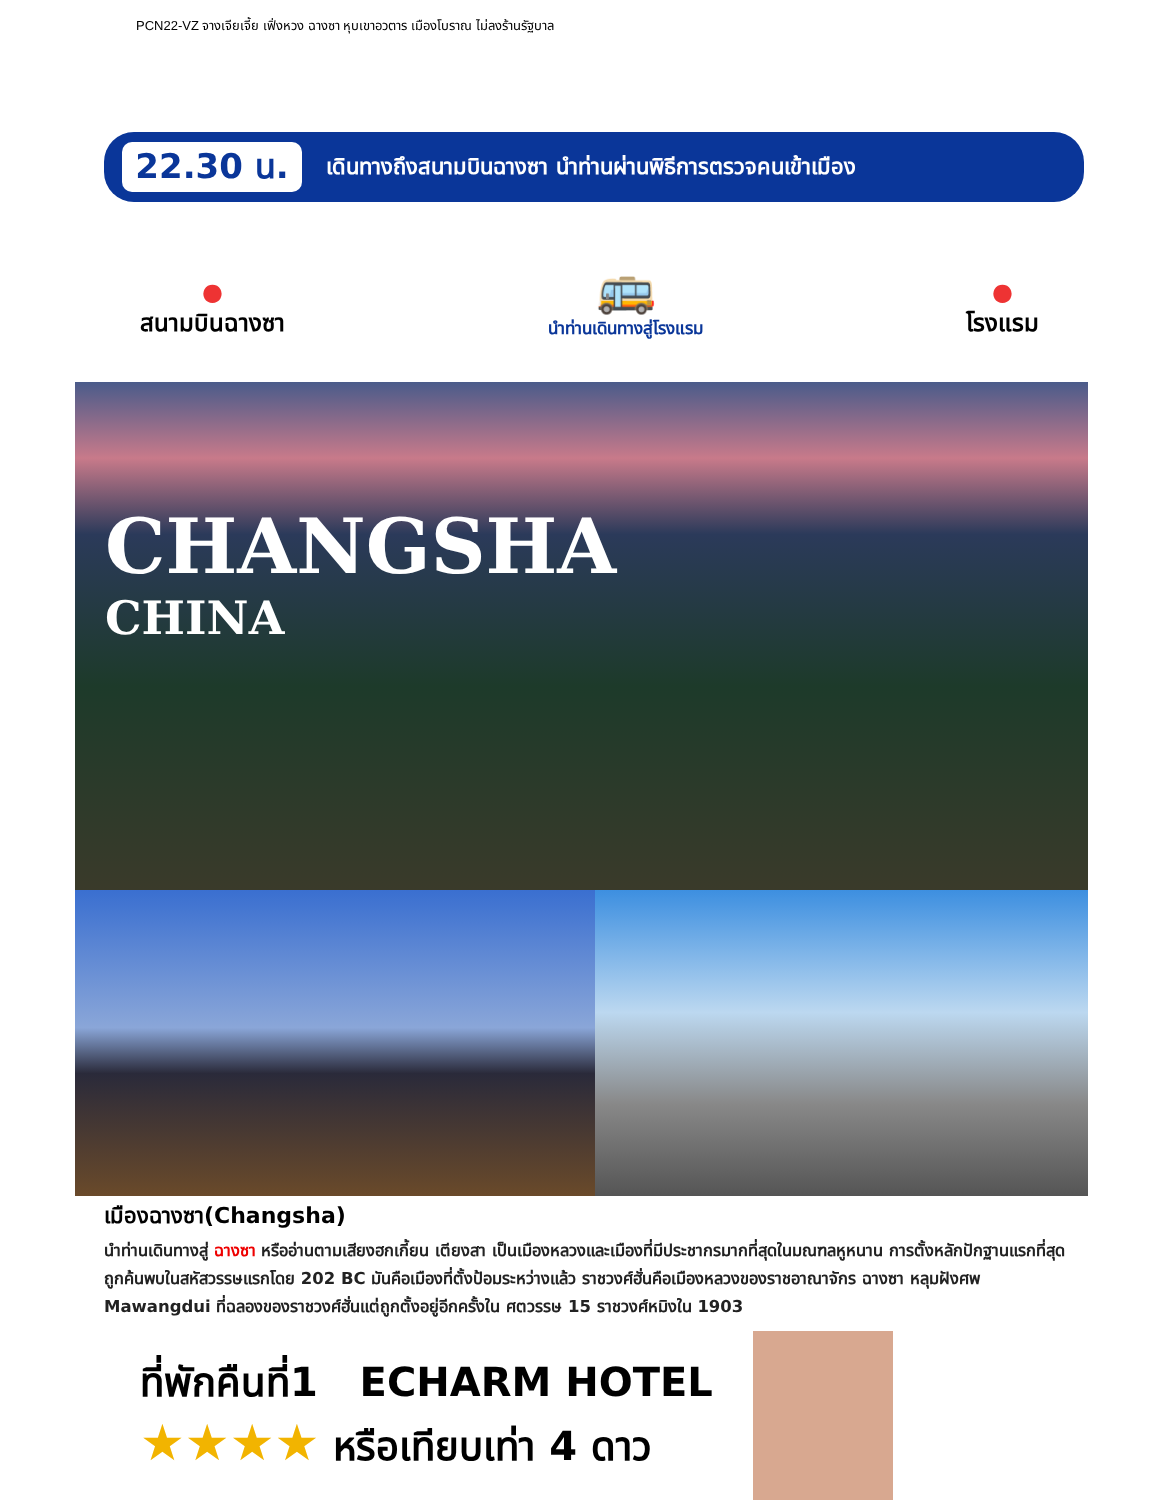PCN22-VZ จางเจียเจี้ย เฟิ่งหวง ฉางซา หุบเขาอวตาร เมืองโบราณ ไม่ลงร้านรัฐบาล
22.30 น.
เดินทางถึงสนามบินฉางซา นำท่านผ่านพิธีการตรวจคนเข้าเมือง
●
สนามบินฉางซา
🚌
นำท่านเดินทางสู่โรงแรม
●
โรงแรม
CHANGSHA
CHINA
เมืองฉางซา(Changsha)
นำท่านเดินทางสู่ ฉางซา หรืออ่านตามเสียงฮกเกี้ยน เตียงสา เป็นเมืองหลวงและเมืองที่มีประชากรมากที่สุดในมณฑลหูหนาน การตั้งหลักปักฐานแรกที่สุดถูกค้นพบในสหัสวรรษแรกโดย 202 BC มันคือเมืองที่ตั้งป้อมระหว่างแล้ว ราชวงศ์ฮั่นคือเมืองหลวงของราชอาณาจักร ฉางซา หลุมฝังศพ Mawangdui ที่ฉลองของราชวงศ์ฮั่นแต่ถูกตั้งอยู่อีกครั้งใน ศตวรรษ 15 ราชวงศ์หมิงใน 1903
ที่พักคืนที่1 ECHARM HOTEL
★★★★ หรือเทียบเท่า 4 ดาว